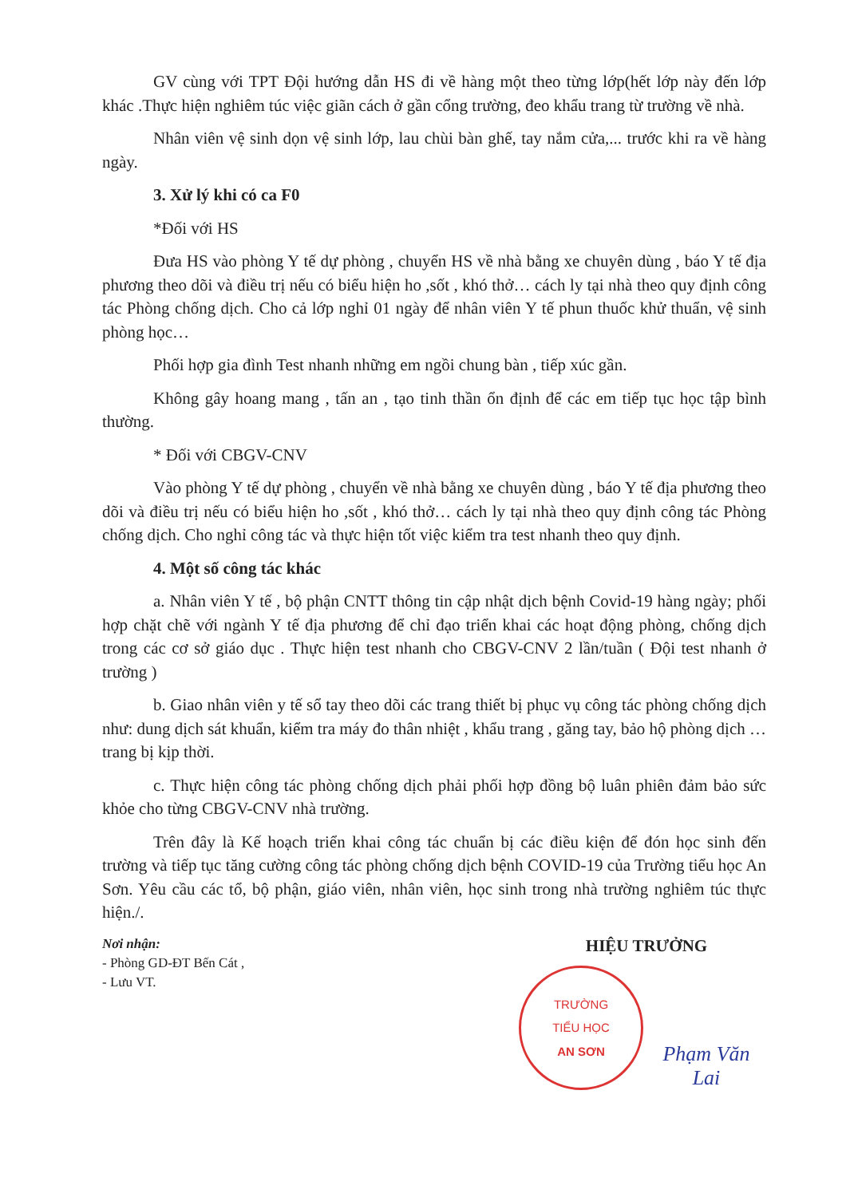GV cùng với TPT Đội hướng dẫn HS đi về hàng một theo từng lớp(hết lớp này đến lớp khác .Thực hiện nghiêm túc việc giãn cách ở gần cổng trường, đeo khẩu trang từ trường về nhà.
Nhân viên vệ sinh dọn vệ sinh lớp, lau chùi bàn ghế, tay nắm cửa,... trước khi ra về hàng ngày.
3. Xử lý khi có ca F0
*Đối với HS
Đưa HS vào phòng Y tế dự phòng , chuyển HS về nhà bằng xe chuyên dùng , báo Y tế địa phương theo dõi và điều trị nếu có biểu hiện ho ,sốt , khó thở… cách ly tại nhà theo quy định công tác Phòng chống dịch. Cho cả lớp nghỉ 01 ngày để nhân viên Y tế phun thuốc khử thuẩn, vệ sinh phòng học…
Phối hợp gia đình Test nhanh những em ngồi chung bàn , tiếp xúc gần.
Không gây hoang mang , tấn an , tạo tinh thần ổn định để các em tiếp tục học tập bình thường.
* Đối với CBGV-CNV
Vào phòng Y tế dự phòng , chuyển về nhà bằng xe chuyên dùng , báo Y tế địa phương theo dõi và điều trị nếu có biểu hiện ho ,sốt , khó thở… cách ly tại nhà theo quy định công tác Phòng chống dịch. Cho nghỉ công tác và thực hiện tốt việc kiểm tra test nhanh theo quy định.
4. Một số công tác khác
a. Nhân viên Y tế , bộ phận CNTT thông tin cập nhật dịch bệnh Covid-19 hàng ngày; phối hợp chặt chẽ với ngành Y tế địa phương để chỉ đạo triển khai các hoạt động phòng, chống dịch trong các cơ sở giáo dục . Thực hiện test nhanh cho CBGV-CNV 2 lần/tuần ( Đội test nhanh ở trường )
b. Giao nhân viên y tế sổ tay theo dõi các trang thiết bị phục vụ công tác phòng chống dịch như: dung dịch sát khuẩn, kiểm tra máy đo thân nhiệt , khẩu trang , găng tay, bảo hộ phòng dịch … trang bị kịp thời.
c. Thực hiện công tác phòng chống dịch phải phối hợp đồng bộ luân phiên đảm bảo sức khỏe cho từng CBGV-CNV nhà trường.
Trên đây là Kế hoạch triển khai công tác chuẩn bị các điều kiện để đón học sinh đến trường và tiếp tục tăng cường công tác phòng chống dịch bệnh COVID-19 của Trường tiểu học An Sơn. Yêu cầu các tổ, bộ phận, giáo viên, nhân viên, học sinh trong nhà trường nghiêm túc thực hiện./.
Nơi nhận:
- Phòng GD-ĐT Bến Cát ,
- Lưu VT.
HIỆU TRƯỞNG
TRƯỜNG
TIỂU HỌC
AN SƠN
Phạm Văn Lai